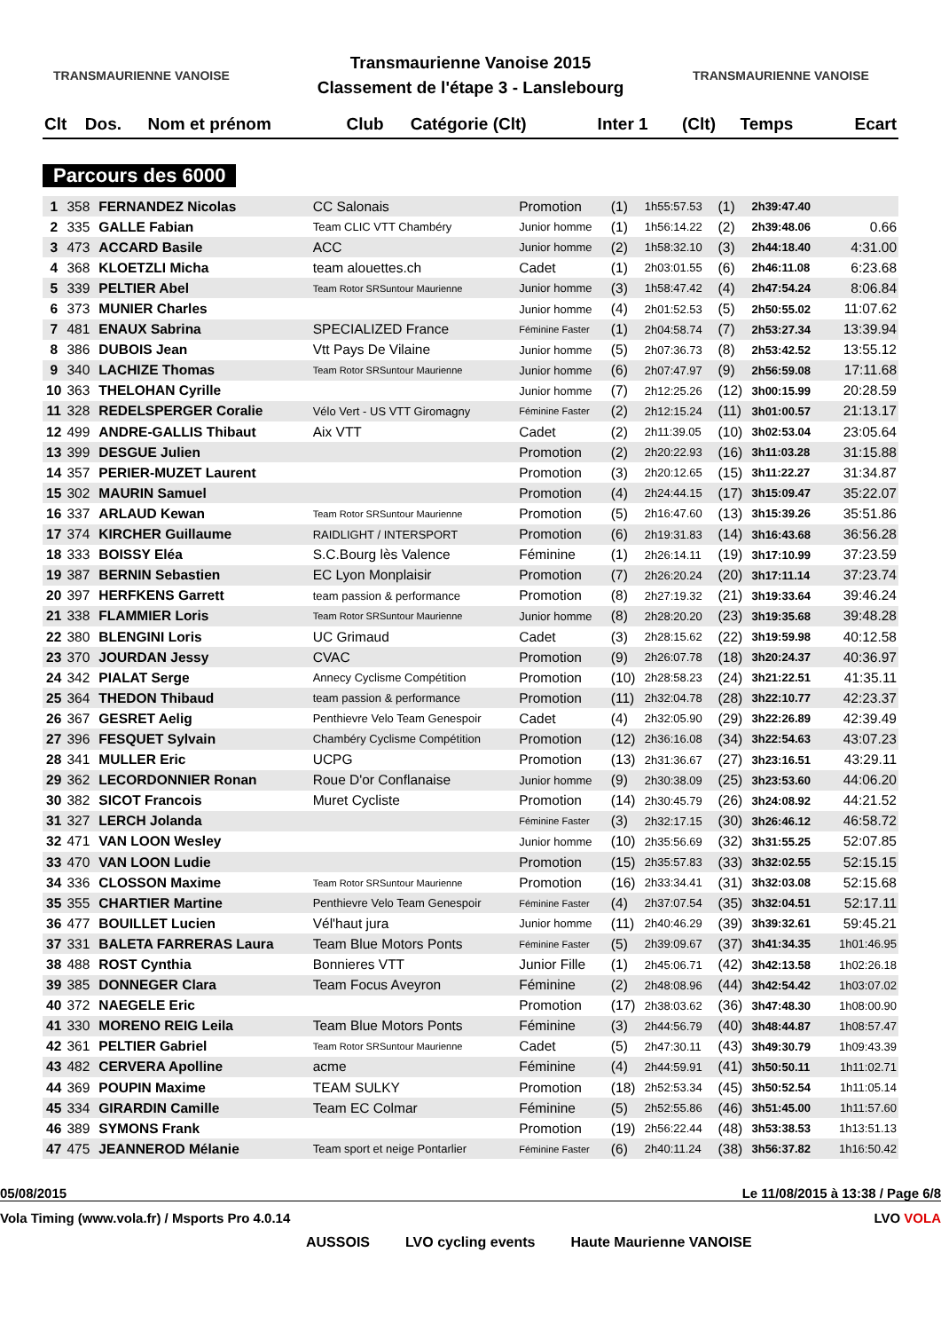TRANSMAURIENNE VANOISE
Transmaurienne Vanoise 2015
Classement de l'étape 3 - Lanslebourg
TRANSMAURIENNE VANOISE
| Clt | Dos. | Nom et prénom | Club | Catégorie (Clt) | Inter 1 | (Clt) | Temps | Ecart |
| --- | --- | --- | --- | --- | --- | --- | --- | --- |
Parcours des 6000
| 1 | 358 | FERNANDEZ Nicolas | CC Salonais | Promotion | (1) | 1h55:57.53 | (1) | 2h39:47.40 | |
| 2 | 335 | GALLE Fabian | Team CLIC VTT Chambéry | Junior homme | (1) | 1h56:14.22 | (2) | 2h39:48.06 | 0.66 |
| 3 | 473 | ACCARD Basile | ACC | Junior homme | (2) | 1h58:32.10 | (3) | 2h44:18.40 | 4:31.00 |
| 4 | 368 | KLOETZLI Micha | team alouettes.ch | Cadet | (1) | 2h03:01.55 | (6) | 2h46:11.08 | 6:23.68 |
| 5 | 339 | PELTIER Abel | Team Rotor SRSuntour Maurienne | Junior homme | (3) | 1h58:47.42 | (4) | 2h47:54.24 | 8:06.84 |
| 6 | 373 | MUNIER Charles | | Junior homme | (4) | 2h01:52.53 | (5) | 2h50:55.02 | 11:07.62 |
| 7 | 481 | ENAUX Sabrina | SPECIALIZED France | Féminine Faster | (1) | 2h04:58.74 | (7) | 2h53:27.34 | 13:39.94 |
| 8 | 386 | DUBOIS Jean | Vtt Pays De Vilaine | Junior homme | (5) | 2h07:36.73 | (8) | 2h53:42.52 | 13:55.12 |
| 9 | 340 | LACHIZE Thomas | Team Rotor SRSuntour Maurienne | Junior homme | (6) | 2h07:47.97 | (9) | 2h56:59.08 | 17:11.68 |
| 10 | 363 | THELOHAN Cyrille | | Junior homme | (7) | 2h12:25.26 | (12) | 3h00:15.99 | 20:28.59 |
| 11 | 328 | REDELSPERGER Coralie | Vélo Vert - US VTT Giromagny | Féminine Faster | (2) | 2h12:15.24 | (11) | 3h01:00.57 | 21:13.17 |
| 12 | 499 | ANDRE-GALLIS Thibaut | Aix VTT | Cadet | (2) | 2h11:39.05 | (10) | 3h02:53.04 | 23:05.64 |
| 13 | 399 | DESGUE Julien | | Promotion | (2) | 2h20:22.93 | (16) | 3h11:03.28 | 31:15.88 |
| 14 | 357 | PERIER-MUZET Laurent | | Promotion | (3) | 2h20:12.65 | (15) | 3h11:22.27 | 31:34.87 |
| 15 | 302 | MAURIN Samuel | | Promotion | (4) | 2h24:44.15 | (17) | 3h15:09.47 | 35:22.07 |
| 16 | 337 | ARLAUD Kewan | Team Rotor SRSuntour Maurienne | Promotion | (5) | 2h16:47.60 | (13) | 3h15:39.26 | 35:51.86 |
| 17 | 374 | KIRCHER Guillaume | RAIDLIGHT / INTERSPORT | Promotion | (6) | 2h19:31.83 | (14) | 3h16:43.68 | 36:56.28 |
| 18 | 333 | BOISSY Eléa | S.C.Bourg lès Valence | Féminine | (1) | 2h26:14.11 | (19) | 3h17:10.99 | 37:23.59 |
| 19 | 387 | BERNIN Sebastien | EC Lyon Monplaisir | Promotion | (7) | 2h26:20.24 | (20) | 3h17:11.14 | 37:23.74 |
| 20 | 397 | HERFKENS Garrett | team passion & performance | Promotion | (8) | 2h27:19.32 | (21) | 3h19:33.64 | 39:46.24 |
| 21 | 338 | FLAMMIER Loris | Team Rotor SRSuntour Maurienne | Junior homme | (8) | 2h28:20.20 | (23) | 3h19:35.68 | 39:48.28 |
| 22 | 380 | BLENGINI Loris | UC Grimaud | Cadet | (3) | 2h28:15.62 | (22) | 3h19:59.98 | 40:12.58 |
| 23 | 370 | JOURDAN Jessy | CVAC | Promotion | (9) | 2h26:07.78 | (18) | 3h20:24.37 | 40:36.97 |
| 24 | 342 | PIALAT Serge | Annecy Cyclisme Compétition | Promotion | (10) | 2h28:58.23 | (24) | 3h21:22.51 | 41:35.11 |
| 25 | 364 | THEDON Thibaud | team passion & performance | Promotion | (11) | 2h32:04.78 | (28) | 3h22:10.77 | 42:23.37 |
| 26 | 367 | GESRET Aelig | Penthievre Velo Team Genespoir | Cadet | (4) | 2h32:05.90 | (29) | 3h22:26.89 | 42:39.49 |
| 27 | 396 | FESQUET Sylvain | Chambéry Cyclisme Compétition | Promotion | (12) | 2h36:16.08 | (34) | 3h22:54.63 | 43:07.23 |
| 28 | 341 | MULLER Eric | UCPG | Promotion | (13) | 2h31:36.67 | (27) | 3h23:16.51 | 43:29.11 |
| 29 | 362 | LECORDONNIER Ronan | Roue D'or Conflanaise | Junior homme | (9) | 2h30:38.09 | (25) | 3h23:53.60 | 44:06.20 |
| 30 | 382 | SICOT Francois | Muret Cycliste | Promotion | (14) | 2h30:45.79 | (26) | 3h24:08.92 | 44:21.52 |
| 31 | 327 | LERCH Jolanda | | Féminine Faster | (3) | 2h32:17.15 | (30) | 3h26:46.12 | 46:58.72 |
| 32 | 471 | VAN LOON Wesley | | Junior homme | (10) | 2h35:56.69 | (32) | 3h31:55.25 | 52:07.85 |
| 33 | 470 | VAN LOON Ludie | | Promotion | (15) | 2h35:57.83 | (33) | 3h32:02.55 | 52:15.15 |
| 34 | 336 | CLOSSON Maxime | Team Rotor SRSuntour Maurienne | Promotion | (16) | 2h33:34.41 | (31) | 3h32:03.08 | 52:15.68 |
| 35 | 355 | CHARTIER Martine | Penthievre Velo Team Genespoir | Féminine Faster | (4) | 2h37:07.54 | (35) | 3h32:04.51 | 52:17.11 |
| 36 | 477 | BOUILLET Lucien | Vél'haut jura | Junior homme | (11) | 2h40:46.29 | (39) | 3h39:32.61 | 59:45.21 |
| 37 | 331 | BALETA FARRERAS Laura | Team Blue Motors Ponts | Féminine Faster | (5) | 2h39:09.67 | (37) | 3h41:34.35 | 1h01:46.95 |
| 38 | 488 | ROST Cynthia | Bonnieres VTT | Junior Fille | (1) | 2h45:06.71 | (42) | 3h42:13.58 | 1h02:26.18 |
| 39 | 385 | DONNEGER Clara | Team Focus Aveyron | Féminine | (2) | 2h48:08.96 | (44) | 3h42:54.42 | 1h03:07.02 |
| 40 | 372 | NAEGELE Eric | | Promotion | (17) | 2h38:03.62 | (36) | 3h47:48.30 | 1h08:00.90 |
| 41 | 330 | MORENO REIG Leila | Team Blue Motors Ponts | Féminine | (3) | 2h44:56.79 | (40) | 3h48:44.87 | 1h08:57.47 |
| 42 | 361 | PELTIER Gabriel | Team Rotor SRSuntour Maurienne | Cadet | (5) | 2h47:30.11 | (43) | 3h49:30.79 | 1h09:43.39 |
| 43 | 482 | CERVERA Apolline | acme | Féminine | (4) | 2h44:59.91 | (41) | 3h50:50.11 | 1h11:02.71 |
| 44 | 369 | POUPIN Maxime | TEAM SULKY | Promotion | (18) | 2h52:53.34 | (45) | 3h50:52.54 | 1h11:05.14 |
| 45 | 334 | GIRARDIN Camille | Team EC Colmar | Féminine | (5) | 2h52:55.86 | (46) | 3h51:45.00 | 1h11:57.60 |
| 46 | 389 | SYMONS Frank | | Promotion | (19) | 2h56:22.44 | (48) | 3h53:38.53 | 1h13:51.13 |
| 47 | 475 | JEANNEROD Mélanie | Team sport et neige Pontarlier | Féminine Faster | (6) | 2h40:11.24 | (38) | 3h56:37.82 | 1h16:50.42 |
05/08/2015 Le 11/08/2015 à 13:38 / Page 6/8
Vola Timing (www.vola.fr) / Msports Pro 4.0.14 LVO VOLA
AUSSOIS LVO cycling events Haute Maurienne VANOISE